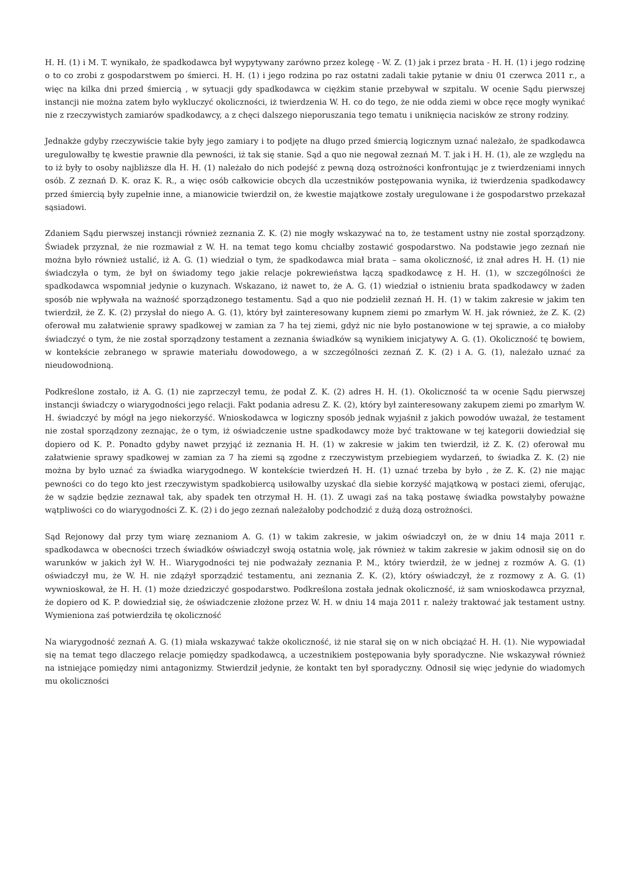H. H. (1) i M. T. wynikało, że spadkodawca był wypytywany zarówno przez kolegę - W. Z. (1) jak i przez brata - H. H. (1) i jego rodzinę o to co zrobi z gospodarstwem po śmierci. H. H. (1) i jego rodzina po raz ostatni zadali takie pytanie w dniu 01 czerwca 2011 r., a więc na kilka dni przed śmiercią , w sytuacji gdy spadkodawca w ciężkim stanie przebywał w szpitalu. W ocenie Sądu pierwszej instancji nie można zatem było wykluczyć okoliczności, iż twierdzenia W. H. co do tego, że nie odda ziemi w obce ręce mogły wynikać nie z rzeczywistych zamiarów spadkodawcy, a z chęci dalszego nieporuszania tego tematu i uniknięcia nacisków ze strony rodziny.
Jednakże gdyby rzeczywiście takie były jego zamiary i to podjęte na długo przed śmiercią logicznym uznać należało, że spadkodawca uregulowałby tę kwestie prawnie dla pewności, iż tak się stanie. Sąd a quo nie negował zeznań M. T. jak i H. H. (1), ale ze względu na to iż były to osoby najbliższe dla H. H. (1) należało do nich podejść z pewną dozą ostrożności konfrontując je z twierdzeniami innych osób. Z zeznań D. K. oraz K. R., a więc osób całkowicie obcych dla uczestników postępowania wynika, iż twierdzenia spadkodawcy przed śmiercią były zupełnie inne, a mianowicie twierdził on, że kwestie majątkowe zostały uregulowane i że gospodarstwo przekazał sąsiadowi.
Zdaniem Sądu pierwszej instancji również zeznania Z. K. (2) nie mogły wskazywać na to, że testament ustny nie został sporządzony. Świadek przyznał, że nie rozmawiał z W. H. na temat tego komu chciałby zostawić gospodarstwo. Na podstawie jego zeznań nie można było również ustalić, iż A. G. (1) wiedział o tym, że spadkodawca miał brata – sama okoliczność, iż znał adres H. H. (1) nie świadczyła o tym, że był on świadomy tego jakie relacje pokrewieństwa łączą spadkodawcę z H. H. (1), w szczególności że spadkodawca wspomniał jedynie o kuzynach. Wskazano, iż nawet to, że A. G. (1) wiedział o istnieniu brata spadkodawcy w żaden sposób nie wpływała na ważność sporządzonego testamentu. Sąd a quo nie podzielił zeznań H. H. (1) w takim zakresie w jakim ten twierdził, że Z. K. (2) przysłał do niego A. G. (1), który był zainteresowany kupnem ziemi po zmarłym W. H. jak również, że Z. K. (2) oferował mu załatwienie sprawy spadkowej w zamian za 7 ha tej ziemi, gdyż nic nie było postanowione w tej sprawie, a co miałoby świadczyć o tym, że nie został sporządzony testament a zeznania świadków są wynikiem inicjatywy A. G. (1). Okoliczność tę bowiem, w kontekście zebranego w sprawie materiału dowodowego, a w szczególności zeznań Z. K. (2) i A. G. (1), należało uznać za nieudowodnioną.
Podkreślone zostało, iż A. G. (1) nie zaprzeczył temu, że podał Z. K. (2) adres H. H. (1). Okoliczność ta w ocenie Sądu pierwszej instancji świadczy o wiarygodności jego relacji. Fakt podania adresu Z. K. (2), który był zainteresowany zakupem ziemi po zmarłym W. H. świadczyć by mógł na jego niekorzyść. Wnioskodawca w logiczny sposób jednak wyjaśnił z jakich powodów uważał, że testament nie został sporządzony zeznając, że o tym, iż oświadczenie ustne spadkodawcy może być traktowane w tej kategorii dowiedział się dopiero od K. P.. Ponadto gdyby nawet przyjąć iż zeznania H. H. (1) w zakresie w jakim ten twierdził, iż Z. K. (2) oferował mu załatwienie sprawy spadkowej w zamian za 7 ha ziemi są zgodne z rzeczywistym przebiegiem wydarzeń, to świadka Z. K. (2) nie można by było uznać za świadka wiarygodnego. W kontekście twierdzeń H. H. (1) uznać trzeba by było , że Z. K. (2) nie mając pewności co do tego kto jest rzeczywistym spadkobiercą usiłowałby uzyskać dla siebie korzyść majątkową w postaci ziemi, oferując, że w sądzie będzie zeznawał tak, aby spadek ten otrzymał H. H. (1). Z uwagi zaś na taką postawę świadka powstałyby poważne wątpliwości co do wiarygodności Z. K. (2) i do jego zeznań należałoby podchodzić z dużą dozą ostrożności.
Sąd Rejonowy dał przy tym wiarę zeznaniom A. G. (1) w takim zakresie, w jakim oświadczył on, że w dniu 14 maja 2011 r. spadkodawca w obecności trzech świadków oświadczył swoją ostatnia wolę, jak również w takim zakresie w jakim odnosił się on do warunków w jakich żył W. H.. Wiarygodności tej nie podważały zeznania P. M., który twierdził, że w jednej z rozmów A. G. (1) oświadczył mu, że W. H. nie zdążył sporządzić testamentu, ani zeznania Z. K. (2), który oświadczył, że z rozmowy z A. G. (1) wywnioskował, że H. H. (1) może dziedziczyć gospodarstwo. Podkreślona została jednak okoliczność, iż sam wnioskodawca przyznał, że dopiero od K. P. dowiedział się, że oświadczenie złożone przez W. H. w dniu 14 maja 2011 r. należy traktować jak testament ustny. Wymieniona zaś potwierdziła tę okoliczność
Na wiarygodność zeznań A. G. (1) miała wskazywać także okoliczność, iż nie starał się on w nich obciążać H. H. (1). Nie wypowiadał się na temat tego dlaczego relacje pomiędzy spadkodawcą, a uczestnikiem postępowania były sporadyczne. Nie wskazywał również na istniejące pomiędzy nimi antagonizmy. Stwierdził jedynie, że kontakt ten był sporadyczny. Odnosił się więc jedynie do wiadomych mu okoliczności